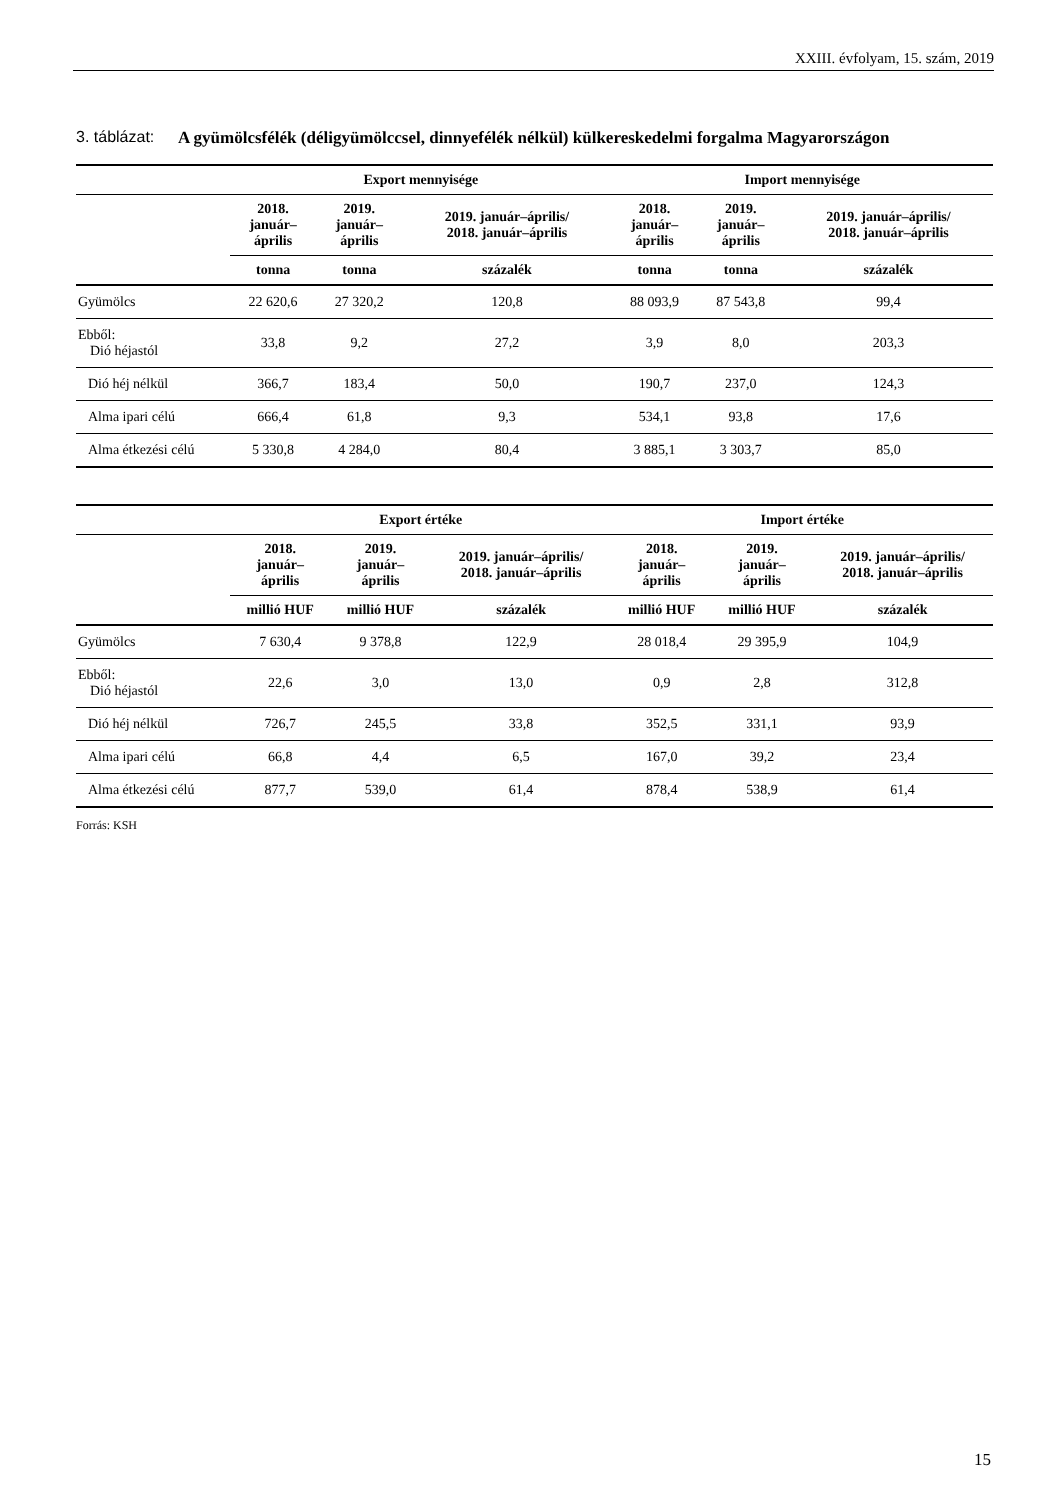XXIII. évfolyam, 15. szám, 2019
3. táblázat:
A gyümölcsfélék (déligyümölccsel, dinnyefélék nélkül) külkereskedelmi forgalma Magyarországon
| | Export mennyisége | | | Import mennyisége | | |
| --- | --- | --- | --- | --- | --- | --- |
| | 2018. január– április | 2019. január– április | 2019. január–április/ 2018. január–április | 2018. január– április | 2019. január– április | 2019. január–április/ 2018. január–április |
| | tonna | tonna | százalék | tonna | tonna | százalék |
| Gyümölcs | 22 620,6 | 27 320,2 | 120,8 | 88 093,9 | 87 543,8 | 99,4 |
| Ebből: Dió héjastól | 33,8 | 9,2 | 27,2 | 3,9 | 8,0 | 203,3 |
| Dió héj nélkül | 366,7 | 183,4 | 50,0 | 190,7 | 237,0 | 124,3 |
| Alma ipari célú | 666,4 | 61,8 | 9,3 | 534,1 | 93,8 | 17,6 |
| Alma étkezési célú | 5 330,8 | 4 284,0 | 80,4 | 3 885,1 | 3 303,7 | 85,0 |
| | Export értéke | | | Import értéke | | |
| --- | --- | --- | --- | --- | --- | --- |
| | 2018. január– április | 2019. január– április | 2019. január–április/ 2018. január–április | 2018. január– április | 2019. január– április | 2019. január–április/ 2018. január–április |
| | millió HUF | millió HUF | százalék | millió HUF | millió HUF | százalék |
| Gyümölcs | 7 630,4 | 9 378,8 | 122,9 | 28 018,4 | 29 395,9 | 104,9 |
| Ebből: Dió héjastól | 22,6 | 3,0 | 13,0 | 0,9 | 2,8 | 312,8 |
| Dió héj nélkül | 726,7 | 245,5 | 33,8 | 352,5 | 331,1 | 93,9 |
| Alma ipari célú | 66,8 | 4,4 | 6,5 | 167,0 | 39,2 | 23,4 |
| Alma étkezési célú | 877,7 | 539,0 | 61,4 | 878,4 | 538,9 | 61,4 |
Forrás: KSH
15